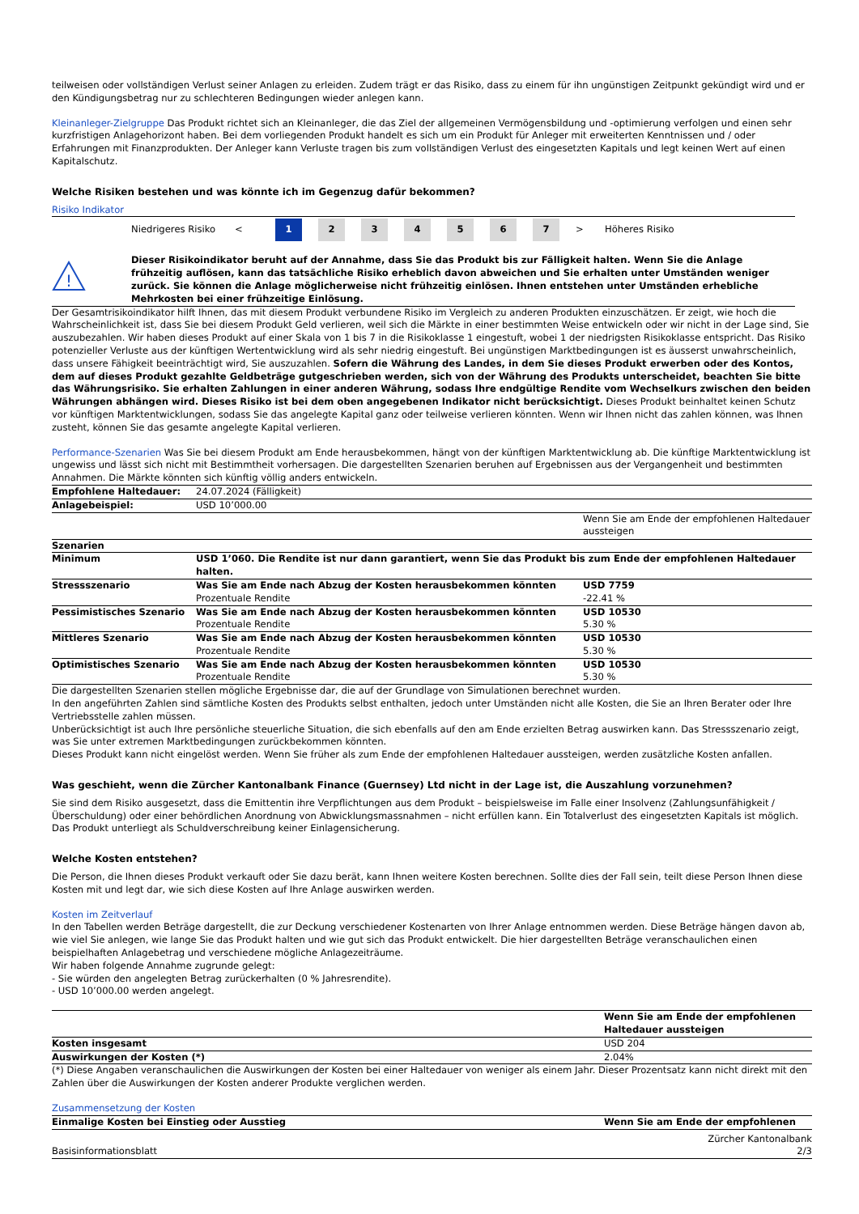teilweisen oder vollständigen Verlust seiner Anlagen zu erleiden. Zudem trägt er das Risiko, dass zu einem für ihn ungünstigen Zeitpunkt gekündigt wird und er den Kündigungsbetrag nur zu schlechteren Bedingungen wieder anlegen kann.
Kleinanleger-Zielgruppe Das Produkt richtet sich an Kleinanleger, die das Ziel der allgemeinen Vermögensbildung und -optimierung verfolgen und einen sehr kurzfristigen Anlagehorizont haben. Bei dem vorliegenden Produkt handelt es sich um ein Produkt für Anleger mit erweiterten Kenntnissen und / oder Erfahrungen mit Finanzprodukten. Der Anleger kann Verluste tragen bis zum vollständigen Verlust des eingesetzten Kapitals und legt keinen Wert auf einen Kapitalschutz.
Welche Risiken bestehen und was könnte ich im Gegenzug dafür bekommen?
Risiko Indikator
Niedrigeres Risiko <
1 2 3 4 5 6 7
> Höheres Risiko
!
Dieser Risikoindikator beruht auf der Annahme, dass Sie das Produkt bis zur Fälligkeit halten. Wenn Sie die Anlage frühzeitig auflösen, kann das tatsächliche Risiko erheblich davon abweichen und Sie erhalten unter Umständen weniger zurück. Sie können die Anlage möglicherweise nicht frühzeitig einlösen. Ihnen entstehen unter Umständen erhebliche Mehrkosten bei einer frühzeitige Einlösung.
Der Gesamtrisikoindikator hilft Ihnen, das mit diesem Produkt verbundene Risiko im Vergleich zu anderen Produkten einzuschätzen. Er zeigt, wie hoch die Wahrscheinlichkeit ist, dass Sie bei diesem Produkt Geld verlieren, weil sich die Märkte in einer bestimmten Weise entwickeln oder wir nicht in der Lage sind, Sie auszubezahlen. Wir haben dieses Produkt auf einer Skala von 1 bis 7 in die Risikoklasse 1 eingestuft, wobei 1 der niedrigsten Risikoklasse entspricht. Das Risiko potenzieller Verluste aus der künftigen Wertentwicklung wird als sehr niedrig eingestuft. Bei ungünstigen Marktbedingungen ist es äusserst unwahrscheinlich, dass unsere Fähigkeit beeinträchtigt wird, Sie auszuzahlen. Sofern die Währung des Landes, in dem Sie dieses Produkt erwerben oder des Kontos, dem auf dieses Produkt gezahlte Geldbeträge gutgeschrieben werden, sich von der Währung des Produkts unterscheidet, beachten Sie bitte das Währungsrisiko. Sie erhalten Zahlungen in einer anderen Währung, sodass Ihre endgültige Rendite vom Wechselkurs zwischen den beiden Währungen abhängen wird. Dieses Risiko ist bei dem oben angegebenen Indikator nicht berücksichtigt. Dieses Produkt beinhaltet keinen Schutz vor künftigen Marktentwicklungen, sodass Sie das angelegte Kapital ganz oder teilweise verlieren könnten. Wenn wir Ihnen nicht das zahlen können, was Ihnen zusteht, können Sie das gesamte angelegte Kapital verlieren.
Performance-Szenarien Was Sie bei diesem Produkt am Ende herausbekommen, hängt von der künftigen Marktentwicklung ab. Die künftige Marktentwicklung ist ungewiss und lässt sich nicht mit Bestimmtheit vorhersagen. Die dargestellten Szenarien beruhen auf Ergebnissen aus der Vergangenheit und bestimmten Annahmen. Die Märkte könnten sich künftig völlig anders entwickeln.
| Empfohlene Haltedauer: | 24.07.2024 (Fälligkeit) | |
| Anlagebeispiel: | USD 10’000.00 | |
| | | Wenn Sie am Ende der empfohlenen Haltedauer aussteigen |
| Szenarien | | |
| Minimum | USD 1’060. Die Rendite ist nur dann garantiert, wenn Sie das Produkt bis zum Ende der empfohlenen Haltedauer halten. | |
| Stressszenario | Was Sie am Ende nach Abzug der Kosten herausbekommen könnten Prozentuale Rendite | USD 7759 -22.41 % |
| Pessimistisches Szenario | Was Sie am Ende nach Abzug der Kosten herausbekommen könnten Prozentuale Rendite | USD 10530 5.30 % |
| Mittleres Szenario | Was Sie am Ende nach Abzug der Kosten herausbekommen könnten Prozentuale Rendite | USD 10530 5.30 % |
| Optimistisches Szenario | Was Sie am Ende nach Abzug der Kosten herausbekommen könnten Prozentuale Rendite | USD 10530 5.30 % |
Die dargestellten Szenarien stellen mögliche Ergebnisse dar, die auf der Grundlage von Simulationen berechnet wurden.
In den angeführten Zahlen sind sämtliche Kosten des Produkts selbst enthalten, jedoch unter Umständen nicht alle Kosten, die Sie an Ihren Berater oder Ihre Vertriebsstelle zahlen müssen.
Unberücksichtigt ist auch Ihre persönliche steuerliche Situation, die sich ebenfalls auf den am Ende erzielten Betrag auswirken kann. Das Stressszenario zeigt, was Sie unter extremen Marktbedingungen zurückbekommen könnten.
Dieses Produkt kann nicht eingelöst werden. Wenn Sie früher als zum Ende der empfohlenen Haltedauer aussteigen, werden zusätzliche Kosten anfallen.
Was geschieht, wenn die Zürcher Kantonalbank Finance (Guernsey) Ltd nicht in der Lage ist, die Auszahlung vorzunehmen?
Sie sind dem Risiko ausgesetzt, dass die Emittentin ihre Verpflichtungen aus dem Produkt – beispielsweise im Falle einer Insolvenz (Zahlungsunfähigkeit / Überschuldung) oder einer behördlichen Anordnung von Abwicklungsmassnahmen – nicht erfüllen kann. Ein Totalverlust des eingesetzten Kapitals ist möglich. Das Produkt unterliegt als Schuldverschreibung keiner Einlagensicherung.
Welche Kosten entstehen?
Die Person, die Ihnen dieses Produkt verkauft oder Sie dazu berät, kann Ihnen weitere Kosten berechnen. Sollte dies der Fall sein, teilt diese Person Ihnen diese Kosten mit und legt dar, wie sich diese Kosten auf Ihre Anlage auswirken werden.
Kosten im Zeitverlauf
In den Tabellen werden Beträge dargestellt, die zur Deckung verschiedener Kostenarten von Ihrer Anlage entnommen werden. Diese Beträge hängen davon ab, wie viel Sie anlegen, wie lange Sie das Produkt halten und wie gut sich das Produkt entwickelt. Die hier dargestellten Beträge veranschaulichen einen beispielhaften Anlagebetrag und verschiedene mögliche Anlagezeiträume.
Wir haben folgende Annahme zugrunde gelegt:
- Sie würden den angelegten Betrag zurückerhalten (0 % Jahresrendite).
- USD 10’000.00 werden angelegt.
| | Wenn Sie am Ende der empfohlenen Haltedauer aussteigen |
| Kosten insgesamt | USD 204 |
| Auswirkungen der Kosten (*) | 2.04% |
(*) Diese Angaben veranschaulichen die Auswirkungen der Kosten bei einer Haltedauer von weniger als einem Jahr. Dieser Prozentsatz kann nicht direkt mit den Zahlen über die Auswirkungen der Kosten anderer Produkte verglichen werden.
Zusammensetzung der Kosten
| Einmalige Kosten bei Einstieg oder Ausstieg | Wenn Sie am Ende der empfohlenen |
| --- | --- |
Basisinformationsblatt Zürcher Kantonalbank
2/3